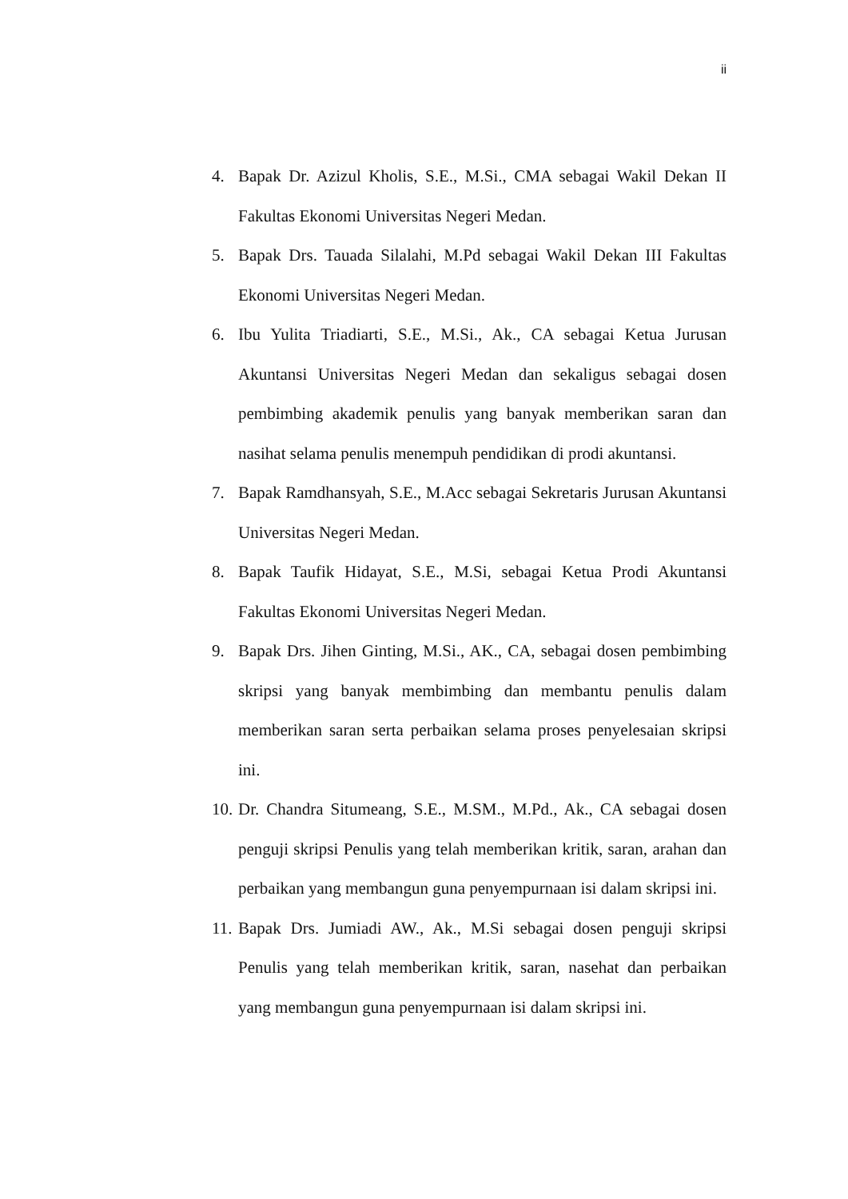ii
4. Bapak Dr. Azizul Kholis, S.E., M.Si., CMA sebagai Wakil Dekan II Fakultas Ekonomi Universitas Negeri Medan.
5. Bapak Drs. Tauada Silalahi, M.Pd sebagai Wakil Dekan III Fakultas Ekonomi Universitas Negeri Medan.
6. Ibu Yulita Triadiarti, S.E., M.Si., Ak., CA sebagai Ketua Jurusan Akuntansi Universitas Negeri Medan dan sekaligus sebagai dosen pembimbing akademik penulis yang banyak memberikan saran dan nasihat selama penulis menempuh pendidikan di prodi akuntansi.
7. Bapak Ramdhansyah, S.E., M.Acc sebagai Sekretaris Jurusan Akuntansi Universitas Negeri Medan.
8. Bapak Taufik Hidayat, S.E., M.Si, sebagai Ketua Prodi Akuntansi Fakultas Ekonomi Universitas Negeri Medan.
9. Bapak Drs. Jihen Ginting, M.Si., AK., CA, sebagai dosen pembimbing skripsi yang banyak membimbing dan membantu penulis dalam memberikan saran serta perbaikan selama proses penyelesaian skripsi ini.
10. Dr. Chandra Situmeang, S.E., M.SM., M.Pd., Ak., CA sebagai dosen penguji skripsi Penulis yang telah memberikan kritik, saran, arahan dan perbaikan yang membangun guna penyempurnaan isi dalam skripsi ini.
11. Bapak Drs. Jumiadi AW., Ak., M.Si sebagai dosen penguji skripsi Penulis yang telah memberikan kritik, saran, nasehat dan perbaikan yang membangun guna penyempurnaan isi dalam skripsi ini.